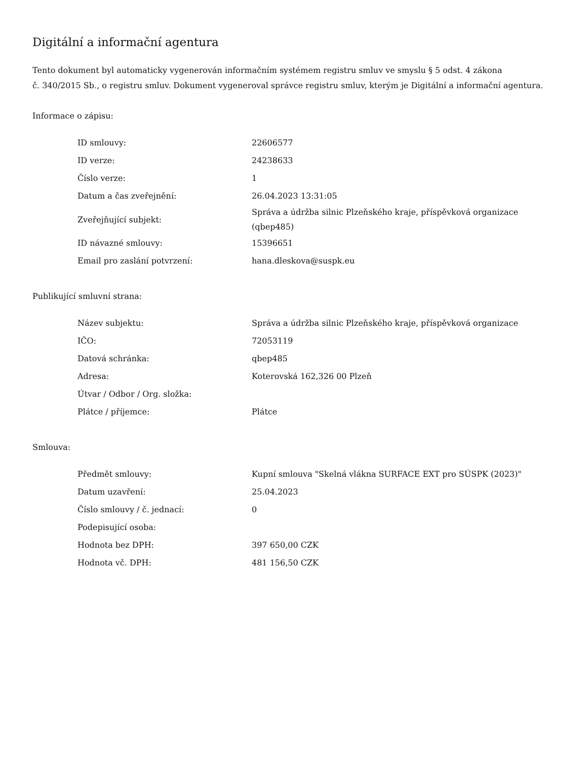Digitální a informační agentura
Tento dokument byl automaticky vygenerován informačním systémem registru smluv ve smyslu § 5 odst. 4 zákona
č. 340/2015 Sb., o registru smluv. Dokument vygeneroval správce registru smluv, kterým je Digitální a informační agentura.
Informace o zápisu:
| ID smlouvy: | 22606577 |
| ID verze: | 24238633 |
| Číslo verze: | 1 |
| Datum a čas zveřejnění: | 26.04.2023 13:31:05 |
| Zveřejňující subjekt: | Správa a údržba silnic Plzeňského kraje, příspěvková organizace (qbep485) |
| ID návazné smlouvy: | 15396651 |
| Email pro zaslání potvrzení: | hana.dleskova@suspk.eu |
Publikující smluvní strana:
| Název subjektu: | Správa a údržba silnic Plzeňského kraje, příspěvková organizace |
| IČO: | 72053119 |
| Datová schránka: | qbep485 |
| Adresa: | Koterovská 162,326 00 Plzeň |
| Útvar / Odbor / Org. složka: | |
| Plátce / příjemce: | Plátce |
Smlouva:
| Předmět smlouvy: | Kupní smlouva "Skelná vlákna SURFACE EXT pro SÚSPK (2023)" |
| Datum uzavření: | 25.04.2023 |
| Číslo smlouvy / č. jednací: | 0 |
| Podepisující osoba: | |
| Hodnota bez DPH: | 397 650,00 CZK |
| Hodnota vč. DPH: | 481 156,50 CZK |